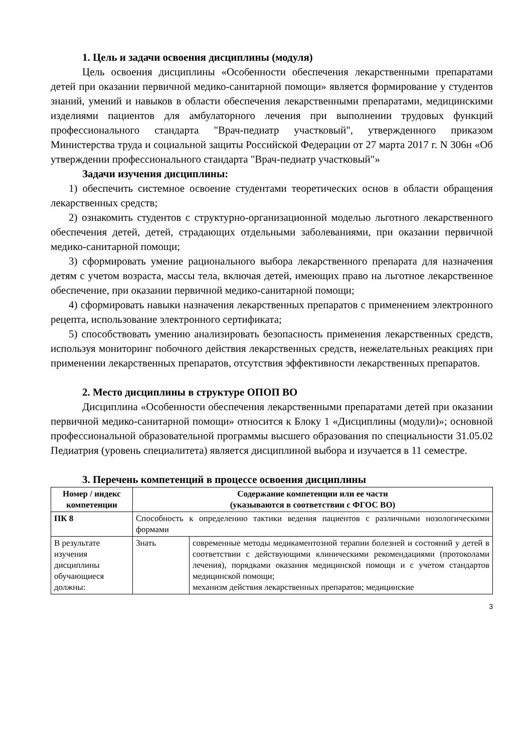1. Цель и задачи освоения дисциплины (модуля)
Цель освоения дисциплины «Особенности обеспечения лекарственными препаратами детей при оказании первичной медико-санитарной помощи» является формирование у студентов знаний, умений и навыков в области обеспечения лекарственными препаратами, медицинскими изделиями пациентов для амбулаторного лечения при выполнении трудовых функций профессионального стандарта "Врач-педиатр участковый", утвержденного приказом Министерства труда и социальной защиты Российской Федерации от 27 марта 2017 г. N 306н «Об утверждении профессионального стандарта "Врач-педиатр участковый"»
Задачи изучения дисциплины:
1) обеспечить системное освоение студентами теоретических основ в области обращения лекарственных средств;
2) ознакомить студентов с структурно-организационной моделью льготного лекарственного обеспечения детей, детей, страдающих отдельными заболеваниями, при оказании первичной медико-санитарной помощи;
3) сформировать умение рационального выбора лекарственного препарата для назначения детям с учетом возраста, массы тела, включая детей, имеющих право на льготное лекарственное обеспечение, при оказании первичной медико-санитарной помощи;
4) сформировать навыки назначения лекарственных препаратов с применением электронного рецепта, использование электронного сертификата;
5) способствовать умению анализировать безопасность применения лекарственных средств, используя мониторинг побочного действия лекарственных средств, нежелательных реакциях при применении лекарственных препаратов, отсутствия эффективности лекарственных препаратов.
2. Место дисциплины в структуре ОПОП ВО
Дисциплина «Особенности обеспечения лекарственными препаратами детей при оказании первичной медико-санитарной помощи» относится к Блоку 1 «Дисциплины (модули)»; основной профессиональной образовательной программы высшего образования по специальности 31.05.02 Педиатрия (уровень специалитета) является дисциплиной выбора и изучается в 11 семестре.
3. Перечень компетенций в процессе освоения дисциплины
| Номер / индекс компетенции | Содержание компетенции или ее части (указываются в соответствии с ФГОС ВО) | |
| --- | --- | --- |
| ПК 8 | Способность к определению тактики ведения пациентов с различными нозологическими формами | |
| В результате изучения дисциплины обучающиеся должны: | Знать | современные методы медикаментозной терапии болезней и состояний у детей в соответствии с действующими клиническими рекомендациями (протоколами лечения), порядками оказания медицинской помощи и с учетом стандартов медицинской помощи; механизм действия лекарственных препаратов; медицинские |
3